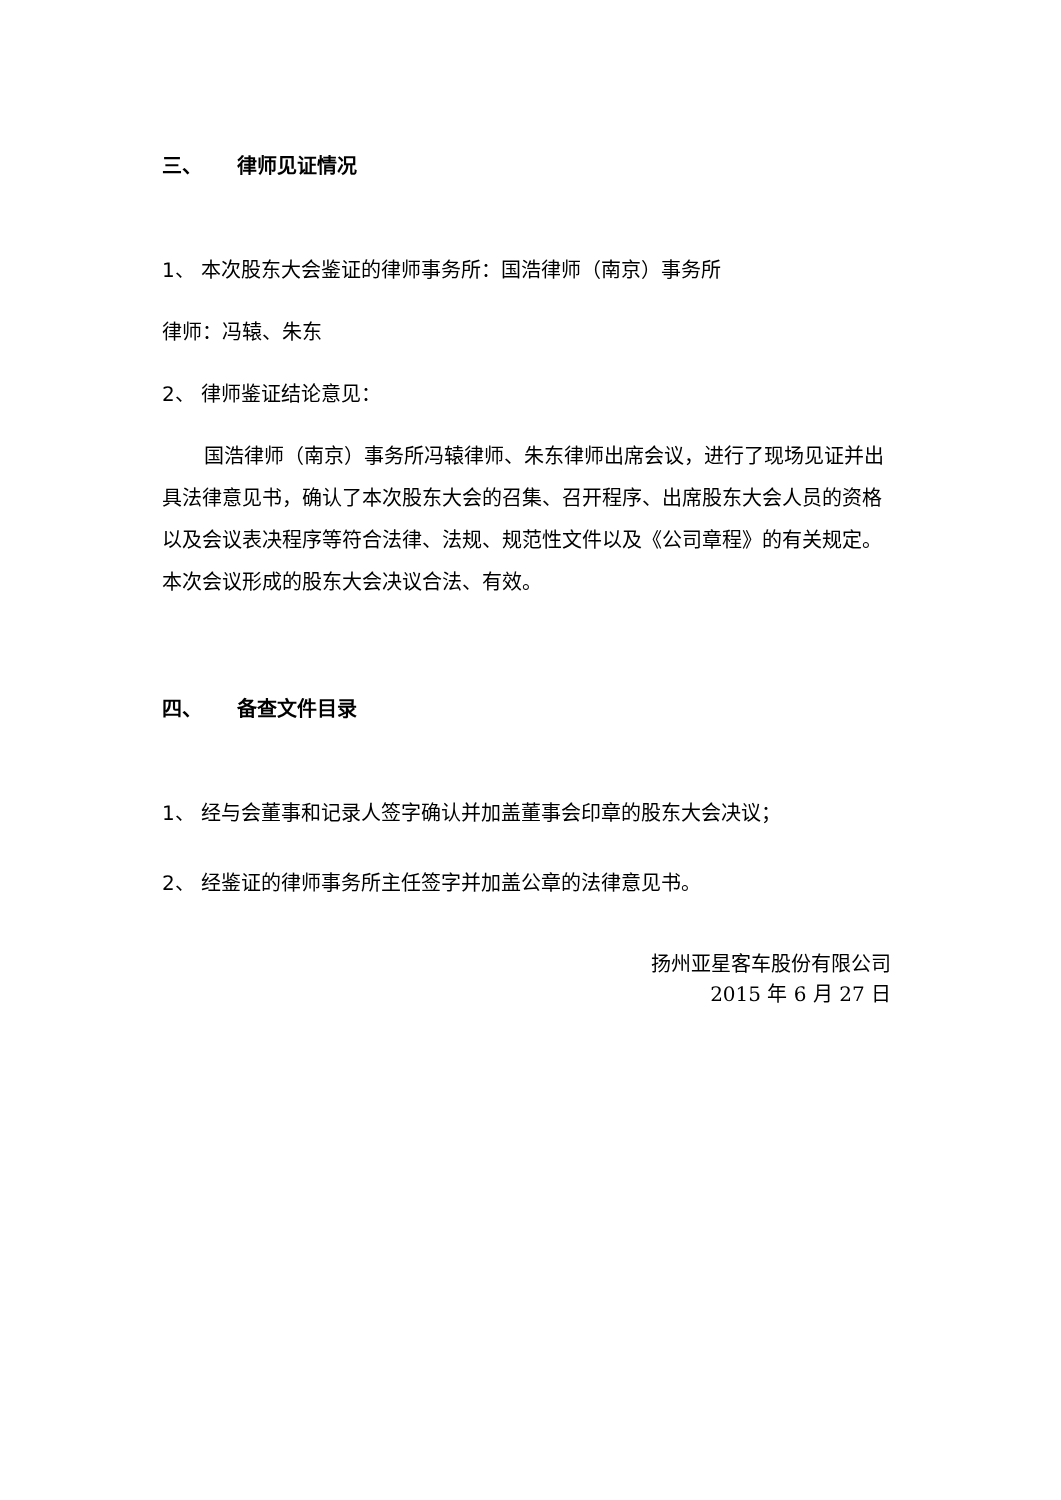三、 律师见证情况
1、 本次股东大会鉴证的律师事务所：国浩律师（南京）事务所
律师：冯辕、朱东
2、 律师鉴证结论意见：
国浩律师（南京）事务所冯辕律师、朱东律师出席会议，进行了现场见证并出具法律意见书，确认了本次股东大会的召集、召开程序、出席股东大会人员的资格以及会议表决程序等符合法律、法规、规范性文件以及《公司章程》的有关规定。本次会议形成的股东大会决议合法、有效。
四、 备查文件目录
1、 经与会董事和记录人签字确认并加盖董事会印章的股东大会决议；
2、 经鉴证的律师事务所主任签字并加盖公章的法律意见书。
扬州亚星客车股份有限公司
2015 年 6 月 27 日